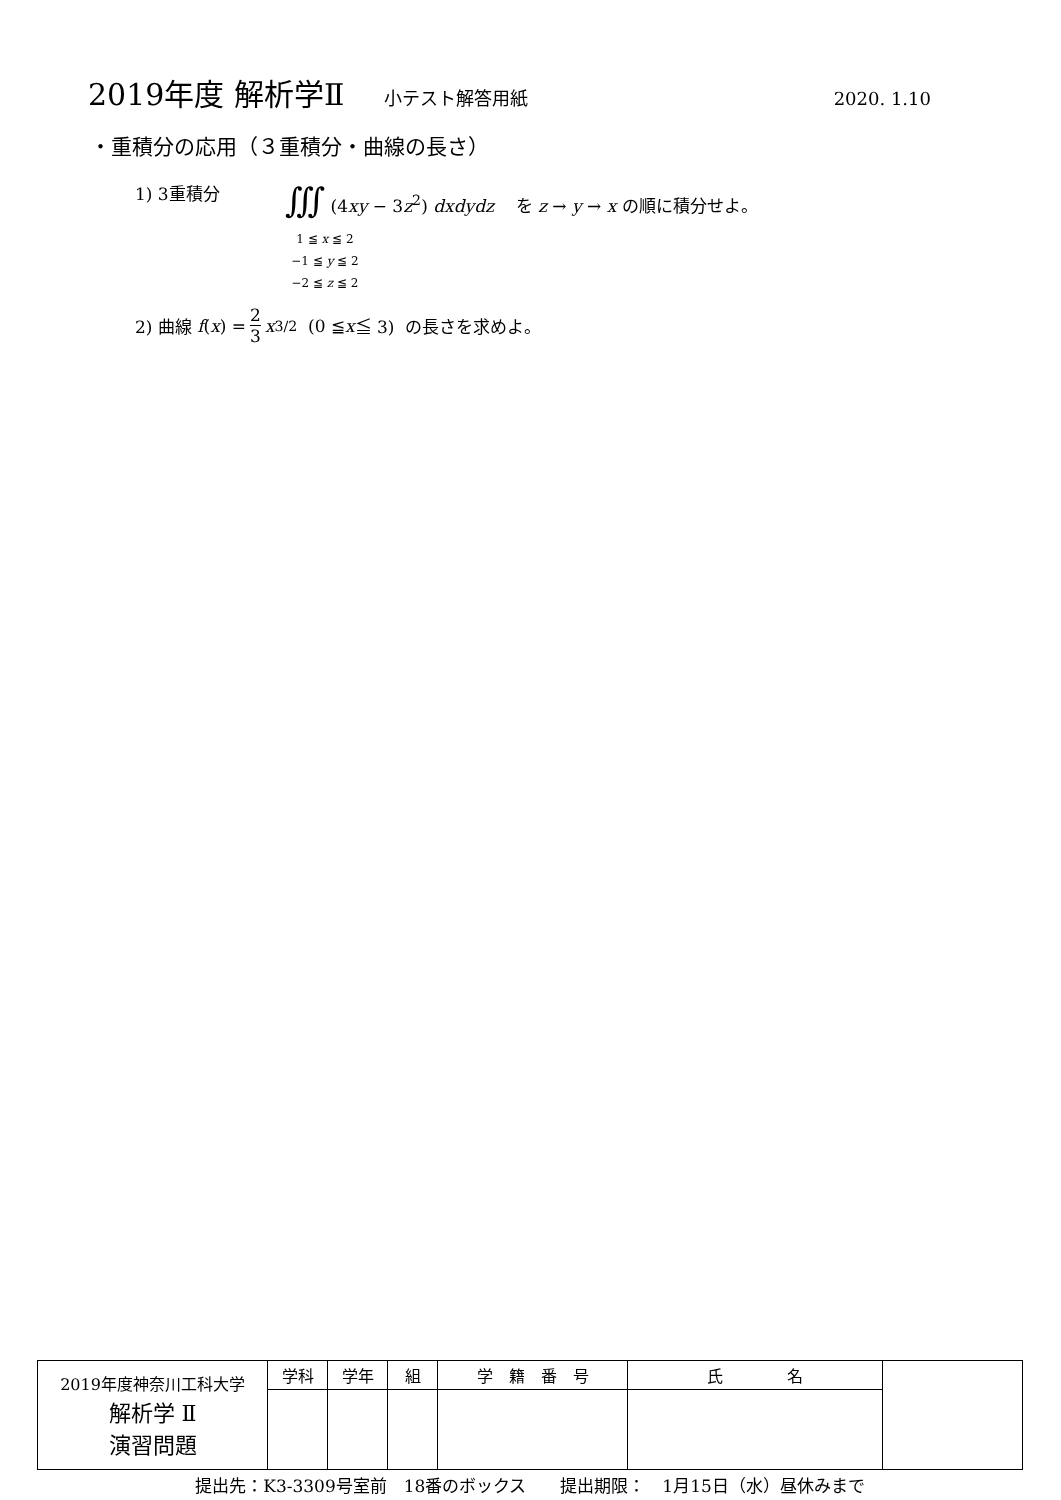2019年度 解析学Ⅱ 小テスト解答用紙 2020. 1.10
・重積分の応用（３重積分・曲線の長さ）
1) 3重積分
∭ (4xy − 3z<sup>2</sup>) dxdydz を z → y → x の順に積分せよ。
1 ≦ x ≦ 2
−1 ≦ y ≦ 2
−2 ≦ z ≦ 2
2) 曲線 f (x) = 2 3 x<sup>3/2</sup> (0 ≦ x ≦ 3) の長さを求めよ。
| 2019年度神奈川工科大学 解析学 Ⅱ 演習問題 | 学科 | 学年 | 組 | 学 籍 番 号 | 氏 名 | |
提出先：K3-3309号室前　18番のボックス　　提出期限：　1月15日（水）昼休みまで